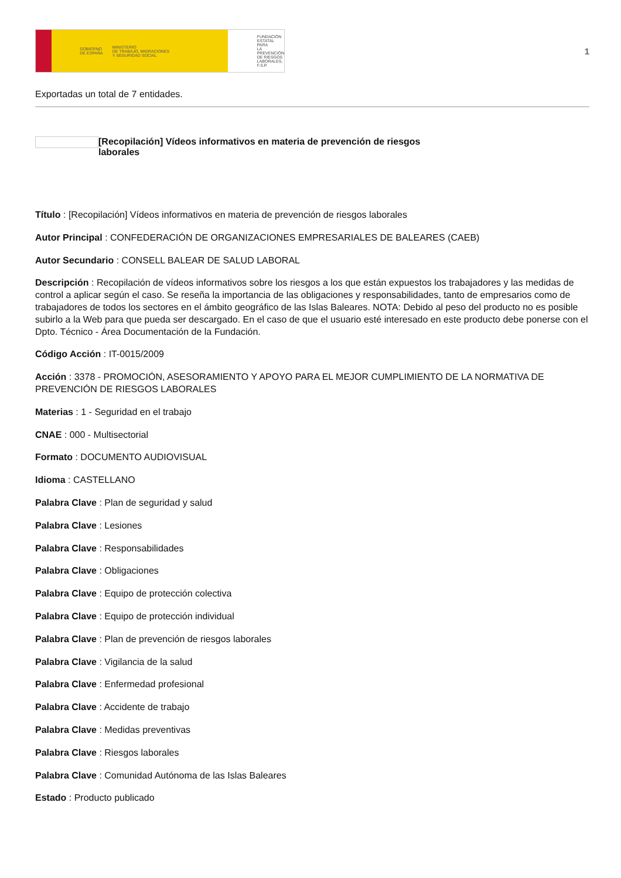GOBIERNO
DE ESPAÑA MINISTERIO
DE TRABAJO, MIGRACIONES
Y SEGURIDAD SOCIAL
FUNDACIÓN
ESTATAL PARA
LA PREVENCIÓN
DE RIESGOS
LABORALES, F.S.P.
1
Exportadas un total de 7 entidades.
[Recopilación] Vídeos informativos en materia de prevención de riesgos laborales
Título : [Recopilación] Vídeos informativos en materia de prevención de riesgos laborales
Autor Principal : CONFEDERACIÓN DE ORGANIZACIONES EMPRESARIALES DE BALEARES (CAEB)
Autor Secundario : CONSELL BALEAR DE SALUD LABORAL
Descripción : Recopilación de vídeos informativos sobre los riesgos a los que están expuestos los trabajadores y las medidas de control a aplicar según el caso. Se reseña la importancia de las obligaciones y responsabilidades, tanto de empresarios como de trabajadores de todos los sectores en el ámbito geográfico de las Islas Baleares. NOTA: Debido al peso del producto no es posible subirlo a la Web para que pueda ser descargado. En el caso de que el usuario esté interesado en este producto debe ponerse con el Dpto. Técnico - Área Documentación de la Fundación.
Código Acción : IT-0015/2009
Acción : 3378 - PROMOCIÓN, ASESORAMIENTO Y APOYO PARA EL MEJOR CUMPLIMIENTO DE LA NORMATIVA DE PREVENCIÓN DE RIESGOS LABORALES
Materias : 1 - Seguridad en el trabajo
CNAE : 000 - Multisectorial
Formato : DOCUMENTO AUDIOVISUAL
Idioma : CASTELLANO
Palabra Clave : Plan de seguridad y salud
Palabra Clave : Lesiones
Palabra Clave : Responsabilidades
Palabra Clave : Obligaciones
Palabra Clave : Equipo de protección colectiva
Palabra Clave : Equipo de protección individual
Palabra Clave : Plan de prevención de riesgos laborales
Palabra Clave : Vigilancia de la salud
Palabra Clave : Enfermedad profesional
Palabra Clave : Accidente de trabajo
Palabra Clave : Medidas preventivas
Palabra Clave : Riesgos laborales
Palabra Clave : Comunidad Autónoma de las Islas Baleares
Estado : Producto publicado